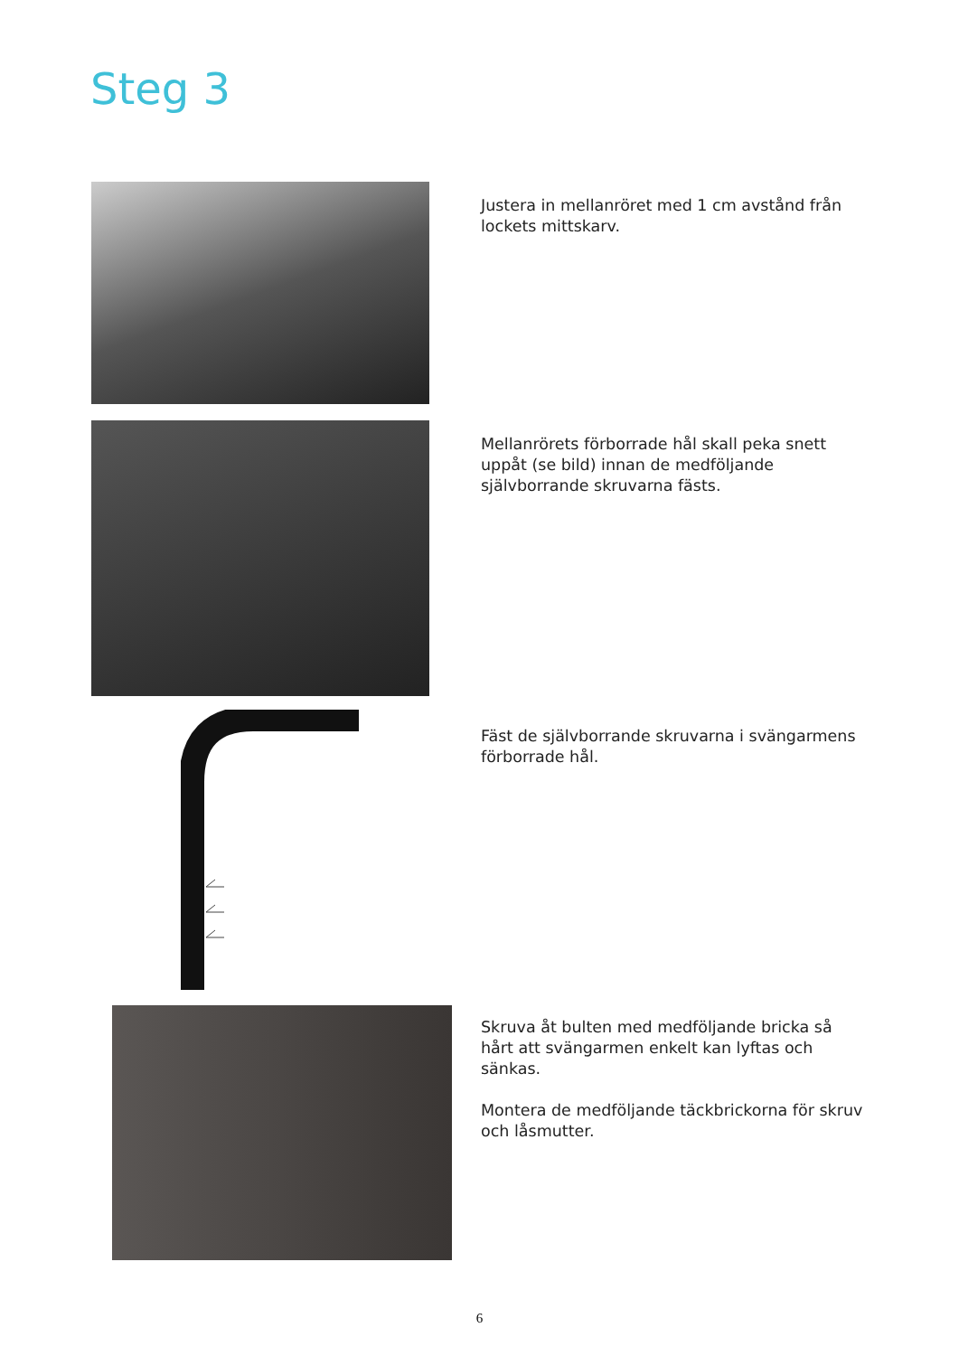Steg 3
Justera in mellanröret med 1 cm avstånd från lockets mittskarv.
Mellanrörets förborrade hål skall peka snett uppåt (se bild) innan de medföljande självborrande skruvarna fästs.
Fäst de självborrande skruvarna i svängarmens förborrade hål.
Skruva åt bulten med medföljande bricka så hårt att svängarmen enkelt kan lyftas och sänkas.
Montera de medföljande täckbrickorna för skruv och låsmutter.
6